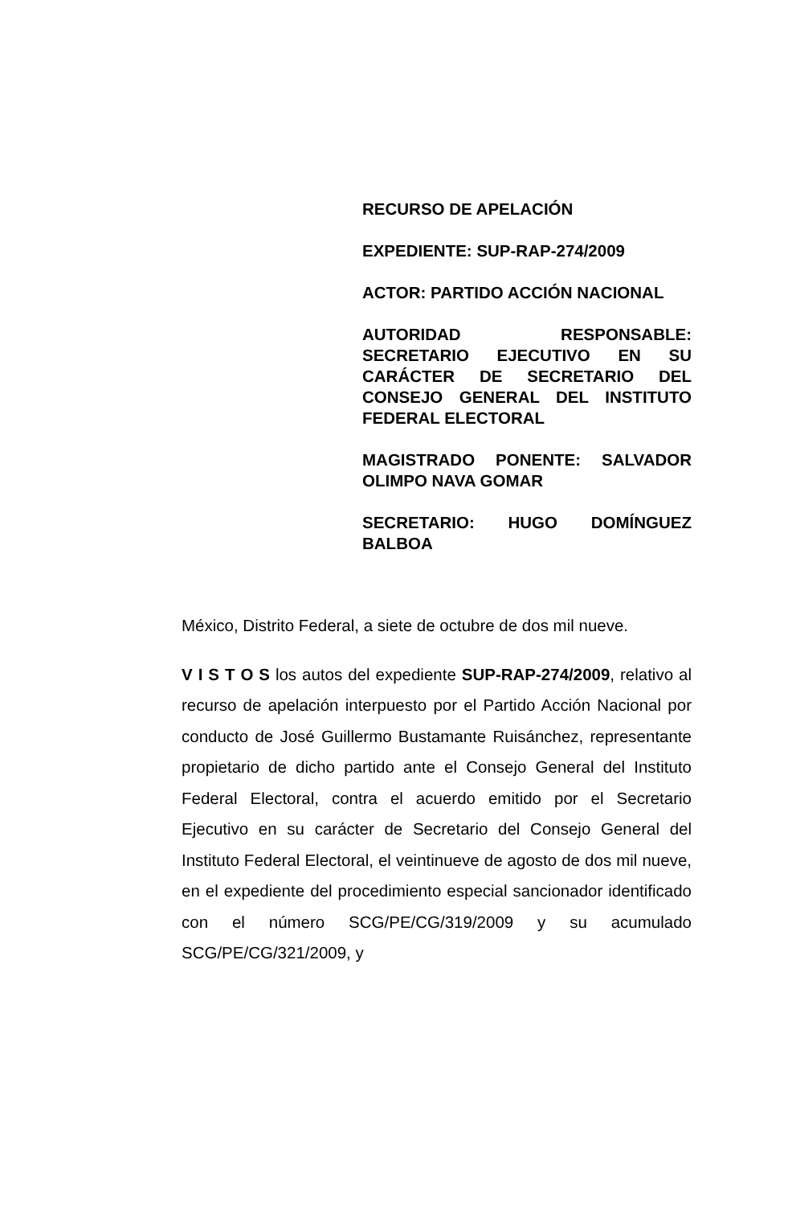RECURSO DE APELACIÓN
EXPEDIENTE: SUP-RAP-274/2009
ACTOR: PARTIDO ACCIÓN NACIONAL
AUTORIDAD RESPONSABLE: SECRETARIO EJECUTIVO EN SU CARÁCTER DE SECRETARIO DEL CONSEJO GENERAL DEL INSTITUTO FEDERAL ELECTORAL
MAGISTRADO PONENTE: SALVADOR OLIMPO NAVA GOMAR
SECRETARIO: HUGO DOMÍNGUEZ BALBOA
México, Distrito Federal, a siete de octubre de dos mil nueve.
V I S T O S los autos del expediente SUP-RAP-274/2009, relativo al recurso de apelación interpuesto por el Partido Acción Nacional por conducto de José Guillermo Bustamante Ruisánchez, representante propietario de dicho partido ante el Consejo General del Instituto Federal Electoral, contra el acuerdo emitido por el Secretario Ejecutivo en su carácter de Secretario del Consejo General del Instituto Federal Electoral, el veintinueve de agosto de dos mil nueve, en el expediente del procedimiento especial sancionador identificado con el número SCG/PE/CG/319/2009 y su acumulado SCG/PE/CG/321/2009, y